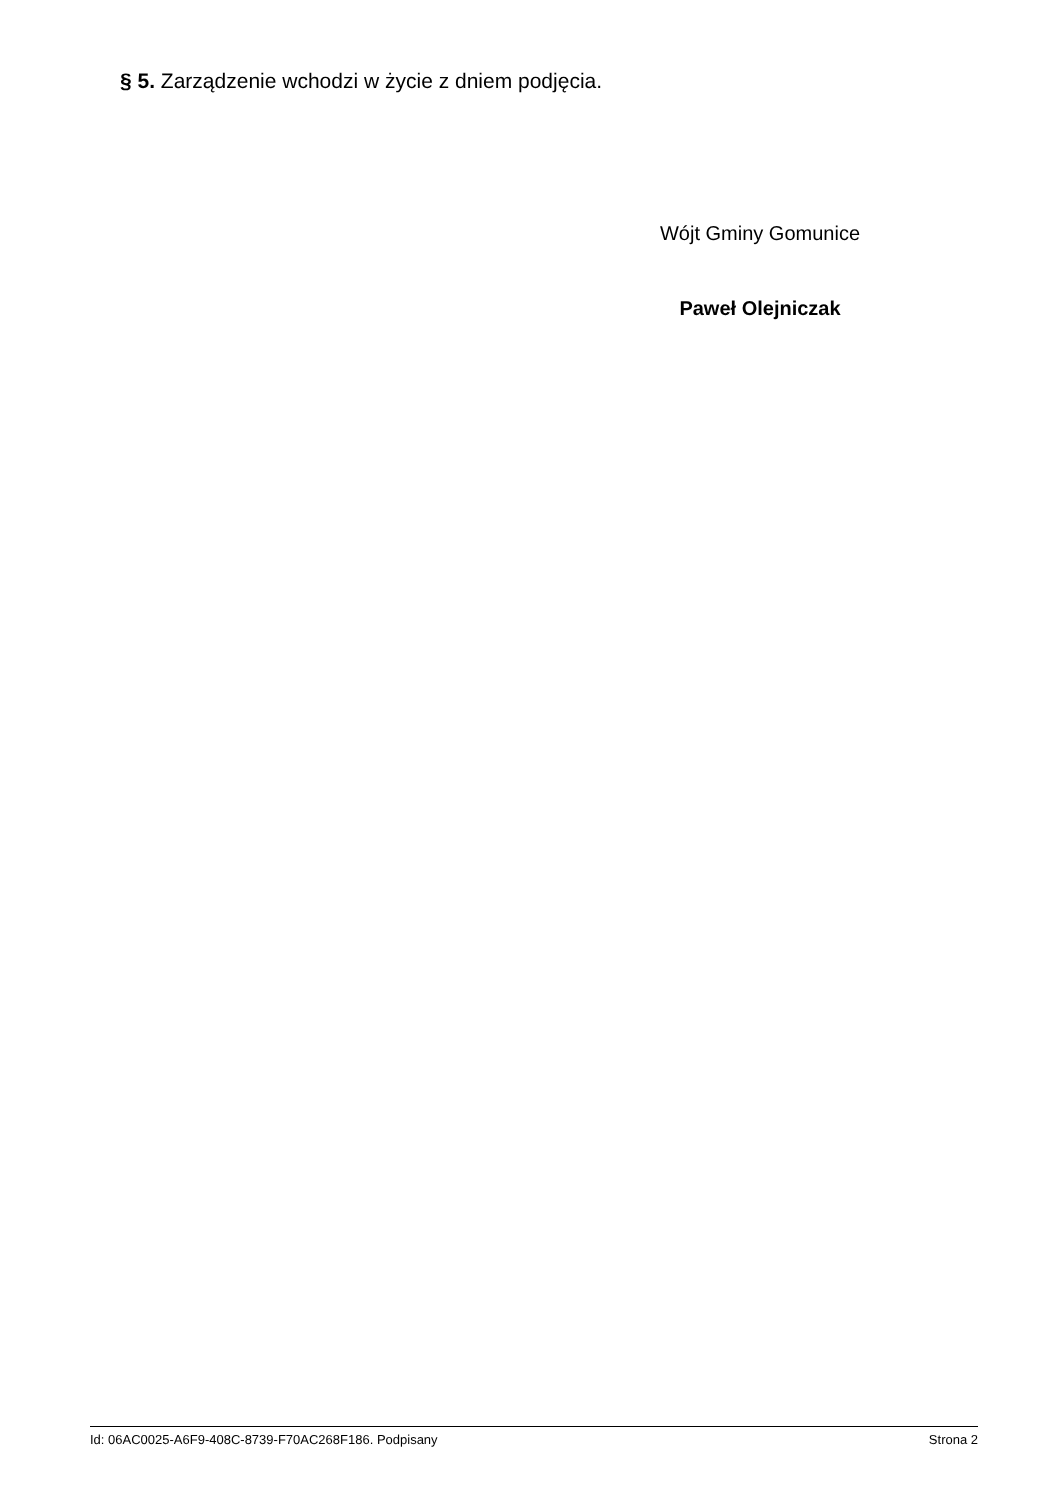§ 5. Zarządzenie wchodzi w życie z dniem podjęcia.
Wójt Gminy Gomunice
Paweł Olejniczak
Id: 06AC0025-A6F9-408C-8739-F70AC268F186. Podpisany Strona 2